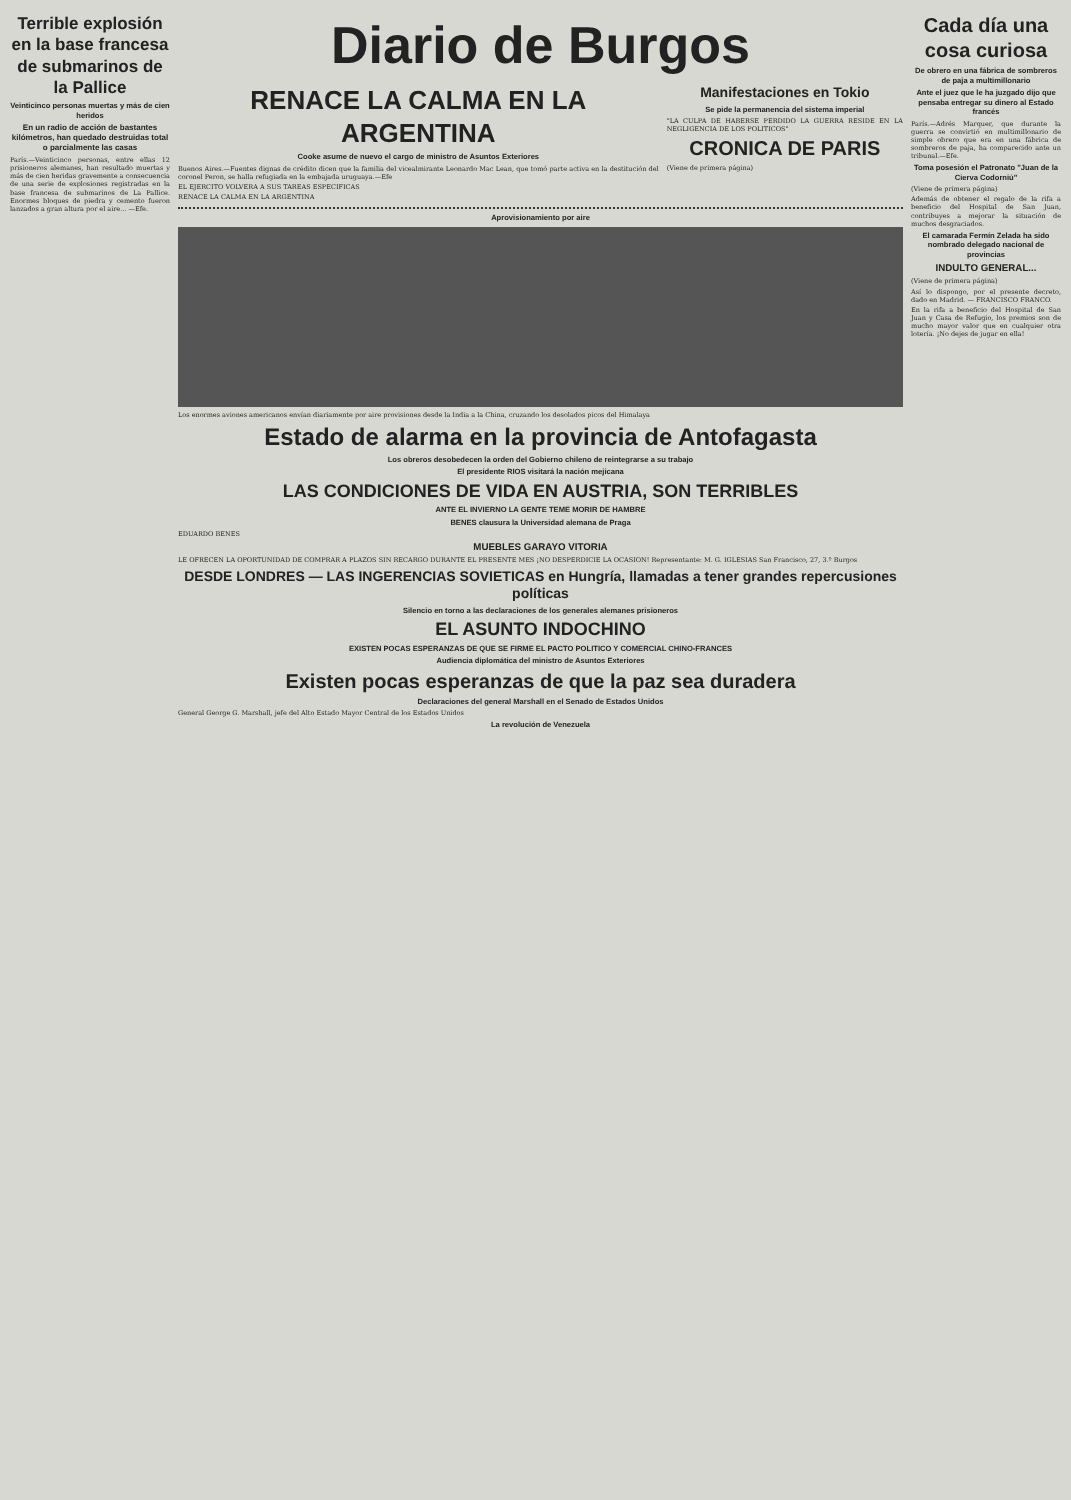Terrible explosión en la base francesa de submarinos de la Pallice
Veinticinco personas muertas y más de cien heridos
En un radio de acción de bastantes kilómetros, han quedado destruidas total o parcialmente las casas
París.—Veinticinco personas, entre ellas 12 prisioneros alemanes, han resultado muertas y más de cien heridas gravemente a consecuencia de una serie de explosiones registradas en la base francesa de submarinos de La Pallice. Enormes bloques de piedra y cemento fueron lanzados a gran altura por el aire... —Efe.
Diario de Burgos
RENACE LA CALMA EN LA ARGENTINA
Cooke asume de nuevo el cargo de ministro de Asuntos Exteriores
Buenos Aires.—Fuentes dignas de crédito dicen que la familia del vicealmirante Leonardo Mac Lean, que tomó parte activa en la destitución del coronel Peron, se halla refugiada en la embajada uruguaya.—Efe
EL EJERCITO VOLVERA A SUS TAREAS ESPECIFICAS
RENACE LA CALMA EN LA ARGENTINA
Manifestaciones en Tokio
Se pide la permanencia del sistema imperial
"LA CULPA DE HABERSE PERDIDO LA GUERRA RESIDE EN LA NEGLIGENCIA DE LOS POLITICOS"
CRONICA DE PARIS
(Viene de primera página)
Aprovisionamiento por aire
Los enormes aviones americanos envían diariamente por aire provisiones desde la India a la China, cruzando los desolados picos del Himalaya
Estado de alarma en la provincia de Antofagasta
Los obreros desobedecen la orden del Gobierno chileno de reintegrarse a su trabajo
El presidente RIOS visitará la nación mejicana
LAS CONDICIONES DE VIDA EN AUSTRIA, SON TERRIBLES
ANTE EL INVIERNO LA GENTE TEME MORIR DE HAMBRE
BENES clausura la Universidad alemana de Praga
EDUARDO BENES
MUEBLES GARAYO VITORIA
LE OFRECEN LA OPORTUNIDAD DE COMPRAR A PLAZOS SIN RECARGO DURANTE EL PRESENTE MES ¡NO DESPERDICIE LA OCASION! Representante: M. G. IGLESIAS San Francisco, 27, 3.º Burgos
DESDE LONDRES — LAS INGERENCIAS SOVIETICAS en Hungría, llamadas a tener grandes repercusiones políticas
Silencio en torno a las declaraciones de los generales alemanes prisioneros
EL ASUNTO INDOCHINO
EXISTEN POCAS ESPERANZAS DE QUE SE FIRME EL PACTO POLITICO Y COMERCIAL CHINO-FRANCES
Audiencia diplomática del ministro de Asuntos Exteriores
Existen pocas esperanzas de que la paz sea duradera
Declaraciones del general Marshall en el Senado de Estados Unidos
General George G. Marshall, jefe del Alto Estado Mayor Central de los Estados Unidos
La revolución de Venezuela
Cada día una cosa curiosa
De obrero en una fábrica de sombreros de paja a multimillonario
Ante el juez que le ha juzgado dijo que pensaba entregar su dinero al Estado francés
París.—Adrés Marquer, que durante la guerra se convirtió en multimillonario de simple obrero que era en una fábrica de sombreros de paja, ha comparecido ante un tribunal.—Efe.
Toma posesión el Patronato "Juan de la Cierva Codorniú"
(Viene de primera página)
Además de obtener el regalo de la rifa a beneficio del Hospital de San Juan, contribuyes a mejorar la situación de muchos desgraciados.
El camarada Fermín Zelada ha sido nombrado delegado nacional de provincias
INDULTO GENERAL...
(Viene de primera página)
Así lo dispongo, por el presente decreto, dado en Madrid. — FRANCISCO FRANCO.
En la rifa a beneficio del Hospital de San Juan y Casa de Refugio, los premios son de mucho mayor valor que en cualquier otra lotería. ¡No dejes de jugar en ella!